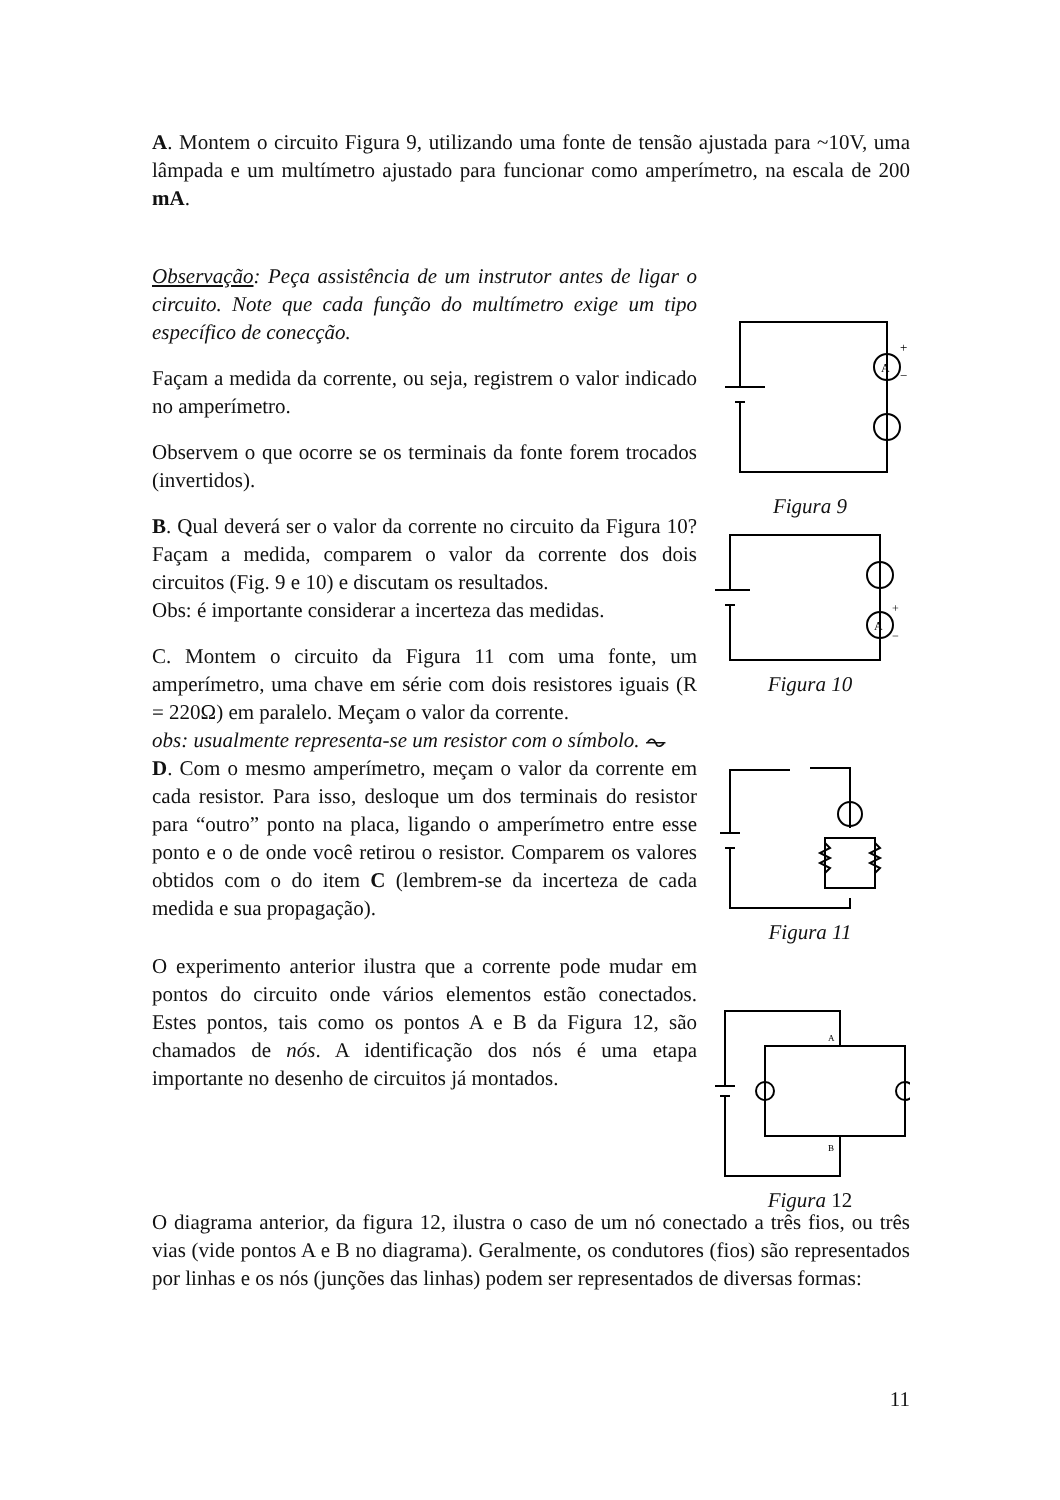A. Montem o circuito Figura 9, utilizando uma fonte de tensão ajustada para ~10V, uma lâmpada e um multímetro ajustado para funcionar como amperímetro, na escala de 200 mA.
Observação: Peça assistência de um instrutor antes de ligar o circuito. Note que cada função do multímetro exige um tipo específico de conecção.
Façam a medida da corrente, ou seja, registrem o valor indicado no amperímetro.
Observem o que ocorre se os terminais da fonte forem trocados (invertidos).
B. Qual deverá ser o valor da corrente no circuito da Figura 10? Façam a medida, comparem o valor da corrente dos dois circuitos (Fig. 9 e 10) e discutam os resultados.
Obs: é importante considerar a incerteza das medidas.
C. Montem o circuito da Figura 11 com uma fonte, um amperímetro, uma chave em série com dois resistores iguais (R = 220Ω) em paralelo. Meçam o valor da corrente.
obs: usualmente representa-se um resistor com o símbolo. ⏦
D. Com o mesmo amperímetro, meçam o valor da corrente em cada resistor. Para isso, desloque um dos terminais do resistor para “outro” ponto na placa, ligando o amperímetro entre esse ponto e o de onde você retirou o resistor. Comparem os valores obtidos com o do item C (lembrem-se da incerteza de cada medida e sua propagação).
O experimento anterior ilustra que a corrente pode mudar em pontos do circuito onde vários elementos estão conectados. Estes pontos, tais como os pontos A e B da Figura 12, são chamados de nós. A identificação dos nós é uma etapa importante no desenho de circuitos já montados.
A
+
−
Figura 9
A
+
−
Figura 10
Figura 11
A
B
Figura 12
O diagrama anterior, da figura 12, ilustra o caso de um nó conectado a três fios, ou três vias (vide pontos A e B no diagrama). Geralmente, os condutores (fios) são representados por linhas e os nós (junções das linhas) podem ser representados de diversas formas:
11